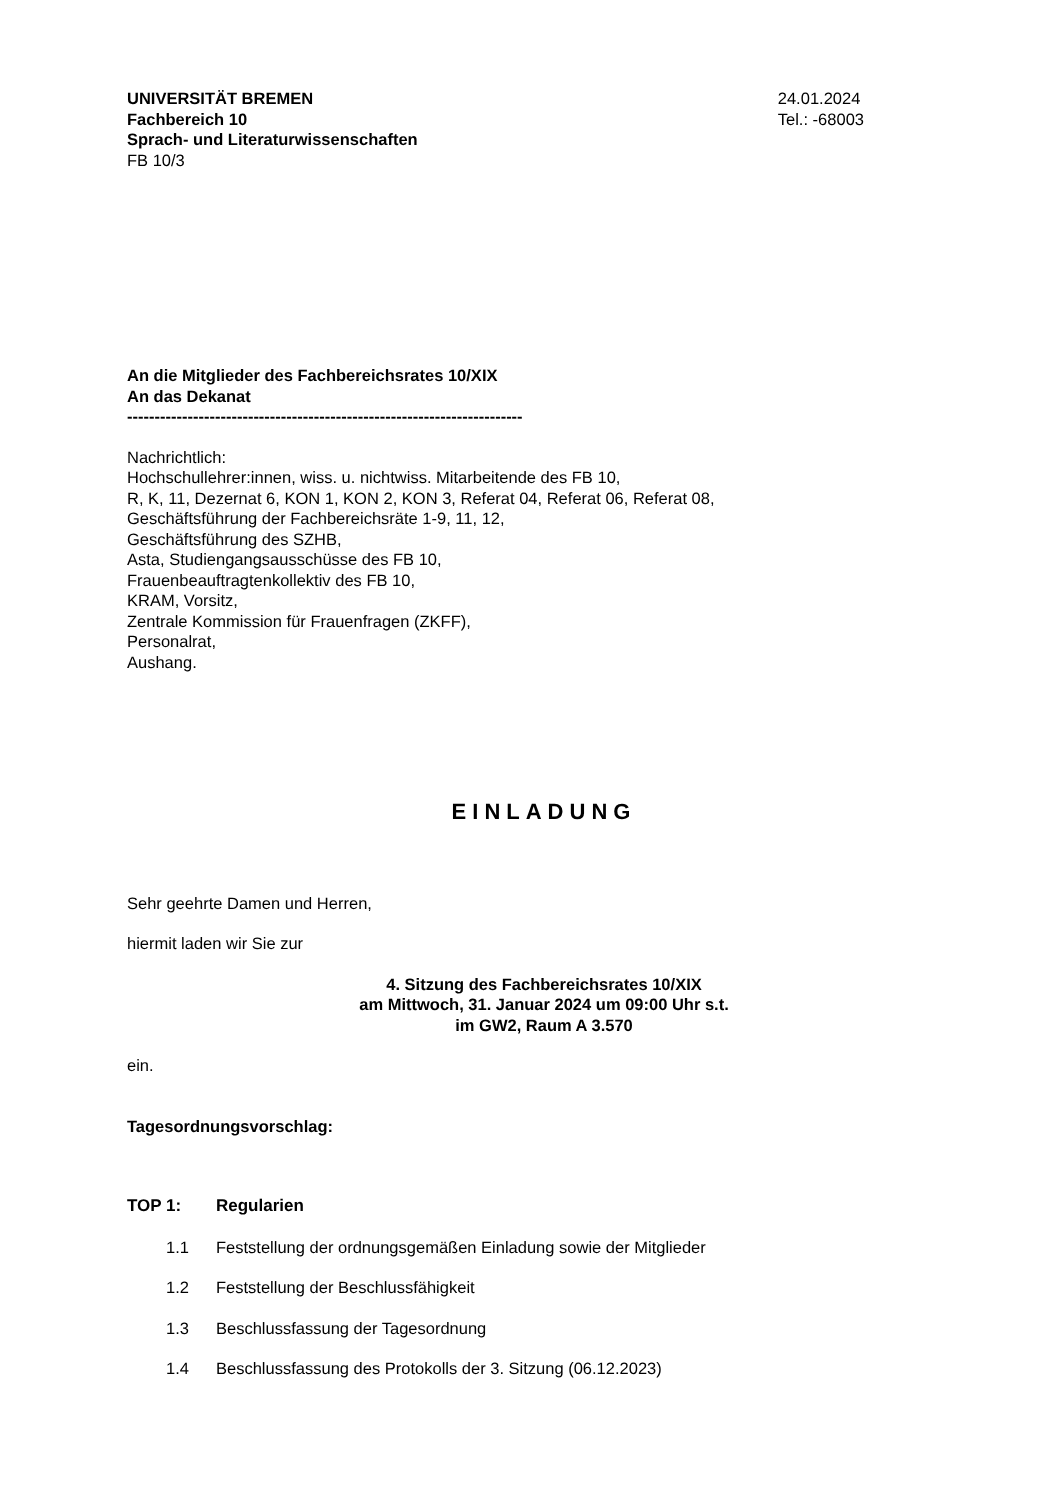UNIVERSITÄT BREMEN
Fachbereich 10
Sprach- und Literaturwissenschaften
FB 10/3
24.01.2024
Tel.: -68003
An die Mitglieder des Fachbereichsrates 10/XIX
An das Dekanat
------------------------------------------------------------------------
Nachrichtlich:
Hochschullehrer:innen, wiss. u. nichtwiss. Mitarbeitende des FB 10,
R, K, 11, Dezernat 6, KON 1, KON 2, KON 3, Referat 04, Referat 06, Referat 08,
Geschäftsführung der Fachbereichsräte 1-9, 11, 12,
Geschäftsführung des SZHB,
Asta, Studiengangsausschüsse des FB 10,
Frauenbeauftragtenkollektiv des FB 10,
KRAM, Vorsitz,
Zentrale Kommission für Frauenfragen (ZKFF),
Personalrat,
Aushang.
EINLADUNG
Sehr geehrte Damen und Herren,
hiermit laden wir Sie zur
4. Sitzung des Fachbereichsrates 10/XIX
am Mittwoch, 31. Januar 2024 um 09:00 Uhr s.t.
im GW2, Raum A 3.570
ein.
Tagesordnungsvorschlag:
TOP 1: Regularien
1.1 Feststellung der ordnungsgemäßen Einladung sowie der Mitglieder
1.2 Feststellung der Beschlussfähigkeit
1.3 Beschlussfassung der Tagesordnung
1.4 Beschlussfassung des Protokolls der 3. Sitzung (06.12.2023)